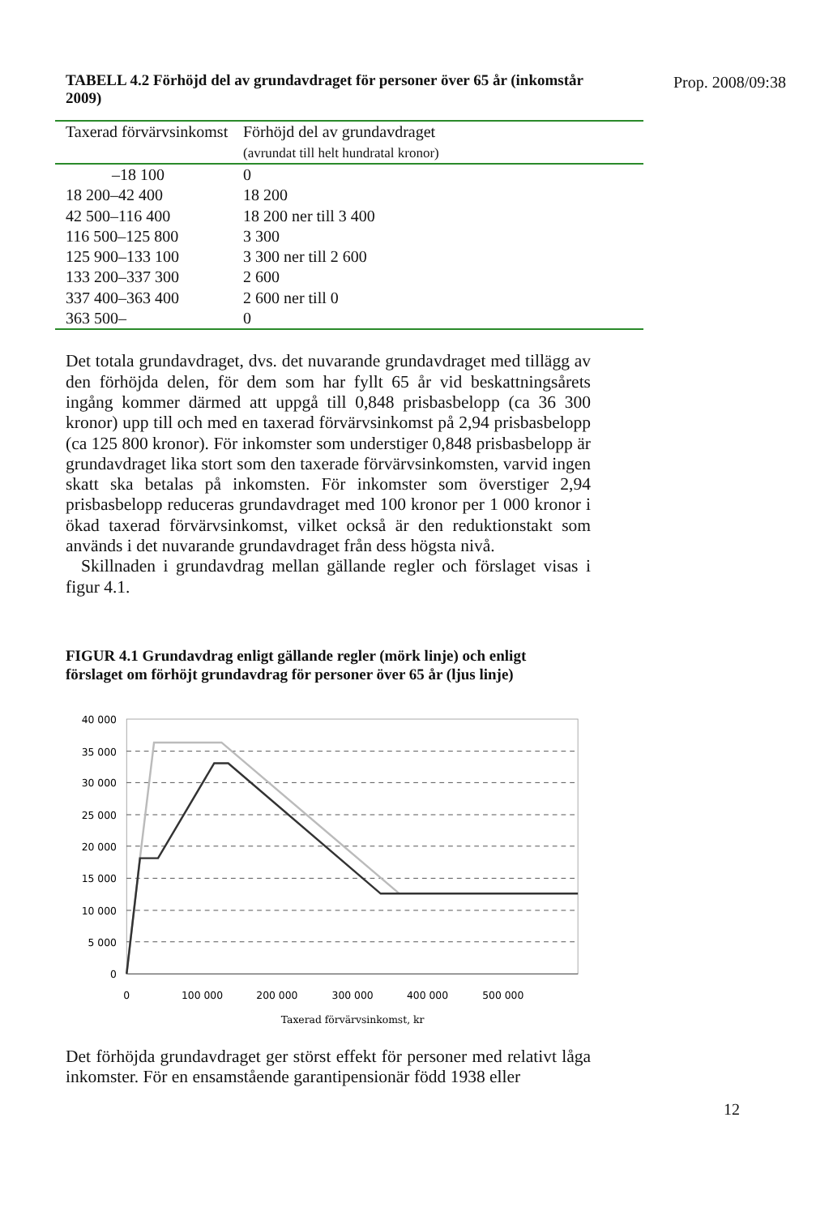TABELL 4.2 Förhöjd del av grundavdraget för personer över 65 år (inkomstår 2009)
Prop. 2008/09:38
| Taxerad förvärvsinkomst | Förhöjd del av grundavdraget (avrundat till helt hundratal kronor) |
| --- | --- |
| –18 100 | 0 |
| 18 200–42 400 | 18 200 |
| 42 500–116 400 | 18 200 ner till 3 400 |
| 116 500–125 800 | 3 300 |
| 125 900–133 100 | 3 300 ner till 2 600 |
| 133 200–337 300 | 2 600 |
| 337 400–363 400 | 2 600 ner till 0 |
| 363 500– | 0 |
Det totala grundavdraget, dvs. det nuvarande grundavdraget med tillägg av den förhöjda delen, för dem som har fyllt 65 år vid beskattningsårets ingång kommer därmed att uppgå till 0,848 prisbasbelopp (ca 36 300 kronor) upp till och med en taxerad förvärvsinkomst på 2,94 prisbasbelopp (ca 125 800 kronor). För inkomster som understiger 0,848 prisbasbelopp är grundavdraget lika stort som den taxerade förvärvsinkomsten, varvid ingen skatt ska betalas på inkomsten. För inkomster som överstiger 2,94 prisbasbelopp reduceras grundavdraget med 100 kronor per 1 000 kronor i ökad taxerad förvärvsinkomst, vilket också är den reduktionstakt som används i det nuvarande grundavdraget från dess högsta nivå.
Skillnaden i grundavdrag mellan gällande regler och förslaget visas i figur 4.1.
FIGUR 4.1 Grundavdrag enligt gällande regler (mörk linje) och enligt förslaget om förhöjt grundavdrag för personer över 65 år (ljus linje)
40 000
35 000
30 000
25 000
20 000
15 000
10 000
5 000
0
0
100 000
200 000
300 000
400 000
500 000
Taxerad förvärvsinkomst, kr
Det förhöjda grundavdraget ger störst effekt för personer med relativt låga inkomster. För en ensamstående garantipensionär född 1938 eller
12